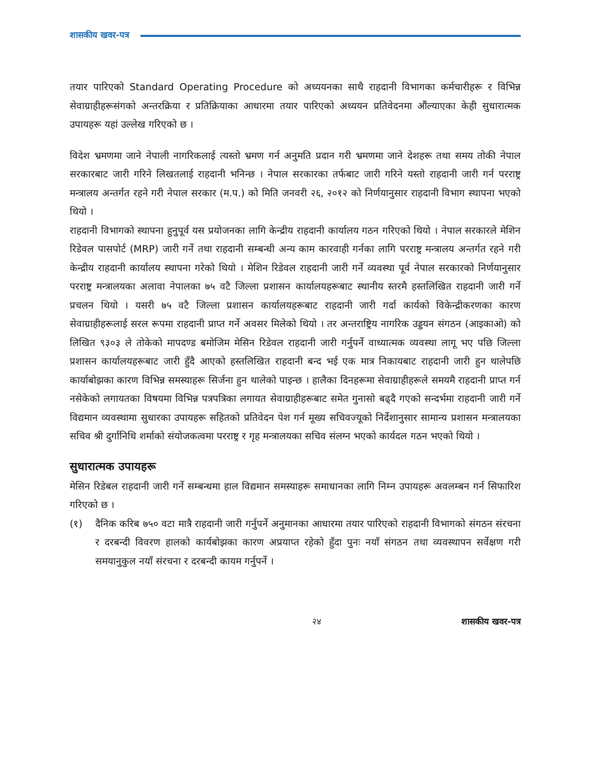शासकीय खवर-पत्र
तयार पारिएको Standard Operating Procedure को अध्ययनका साथै राहदानी विभागका कर्मचारीहरू र विभिन्न सेवाग्राहीहरूसंगको अन्तरक्रिया र प्रतिक्रियाका आधारमा तयार पारिएको अध्ययन प्रतिवेदनमा औंल्याएका केही सुधारात्मक उपायहरू यहां उल्लेख गरिएको छ ।
विदेश भ्रमणमा जाने नेपाली नागरिकलाई त्यस्तो भ्रमण गर्न अनुमति प्रदान गरी भ्रमणमा जाने देशहरू तथा समय तोकी नेपाल सरकारबाट जारी गरिने लिखतलाई राहदानी भनिन्छ । नेपाल सरकारका तर्फबाट जारी गरिने यस्तो राहदानी जारी गर्न परराष्ट्र मन्त्रालय अन्तर्गत रहने गरी नेपाल सरकार (म.प.) को मिति जनवरी २६, २०१२ को निर्णयानुसार राहदानी विभाग स्थापना भएको थियो ।
राहदानी विभागको स्थापना हुनुपूर्व यस प्रयोजनका लागि केन्द्रीय राहदानी कार्यालय गठन गरिएको थियो । नेपाल सरकारले मेशिन रिडेवल पासपोर्ट (MRP) जारी गर्ने तथा राहदानी सम्बन्धी अन्य काम कारवाही गर्नका लागि परराष्ट्र मन्त्रालय अन्तर्गत रहने गरी केन्द्रीय राहदानी कार्यालय स्थापना गरेको थियो । मेशिन रिडेवल राहदानी जारी गर्ने व्यवस्था पूर्व नेपाल सरकारको निर्णयानुसार परराष्ट्र मन्त्रालयका अलावा नेपालका ७५ वटै जिल्ला प्रशासन कार्यालयहरूबाट स्थानीय स्तरमै हस्तलिखित राहदानी जारी गर्ने प्रचलन थियो । यसरी ७५ वटै जिल्ला प्रशासन कार्यालयहरूबाट राहदानी जारी गर्दा कार्यको विकेन्द्रीकरणका कारण सेवाग्राहीहरूलाई सरल रूपमा राहदानी प्राप्त गर्ने अवसर मिलेको थियो । तर अन्तराष्ट्रिय नागरिक उड्डयन संगठन (आइकाओ) को लिखित ९३०३ ले तोकेको मापदण्ड बमोजिम मेसिन रिडेवल राहदानी जारी गर्नुपर्ने वाध्यात्मक व्यवस्था लागू भए पछि जिल्ला प्रशासन कार्यालयहरूबाट जारी हुँदै आएको हस्तलिखित राहदानी बन्द भई एक मात्र निकायबाट राहदानी जारी हुन थालेपछि कार्याबोझका कारण विभिन्न समस्याहरू सिर्जना हुन थालेको पाइन्छ । हालैका दिनहरूमा सेवाग्राहीहरूले समयमै राहदानी प्राप्त गर्न नसेकेको लगायतका विषयमा विभिन्न पत्रपत्रिका लगायत सेवाग्राहीहरूबाट समेत गुनासो बढ्दै गएको सन्दर्भमा राहदानी जारी गर्ने विद्यमान व्यवस्थामा सुधारका उपायहरू सहितको प्रतिवेदन पेश गर्न मूख्य सचिवज्यूको निर्देशानुसार सामान्य प्रशासन मन्त्रालयका सचिव श्री दुर्गानिधि शर्माको संयोजकत्वमा परराष्ट्र र गृह मन्त्रालयका सचिव संलग्न भएको कार्यदल गठन भएको थियो ।
सुधारात्मक उपायहरू
मेसिन रिडेबल राहदानी जारी गर्ने सम्बन्धमा हाल विद्यमान समस्याहरू समाधानका लागि निम्न उपायहरू अवलम्बन गर्न सिफारिश गरिएको छ ।
(१) दैनिक करिब ७५० वटा मात्रै राहदानी जारी गर्नुपर्ने अनुमानका आधारमा तयार पारिएको राहदानी विभागको संगठन संरचना र दरबन्दी विवरण हालको कार्यबोझका कारण अप्रयाप्त रहेको हुँदा पुनः नयाँ संगठन तथा व्यवस्थापन सर्वेक्षण गरी समयानुकुल नयाँ संरचना र दरबन्दी कायम गर्नुपर्ने ।
२४ शासकीय खवर-पत्र